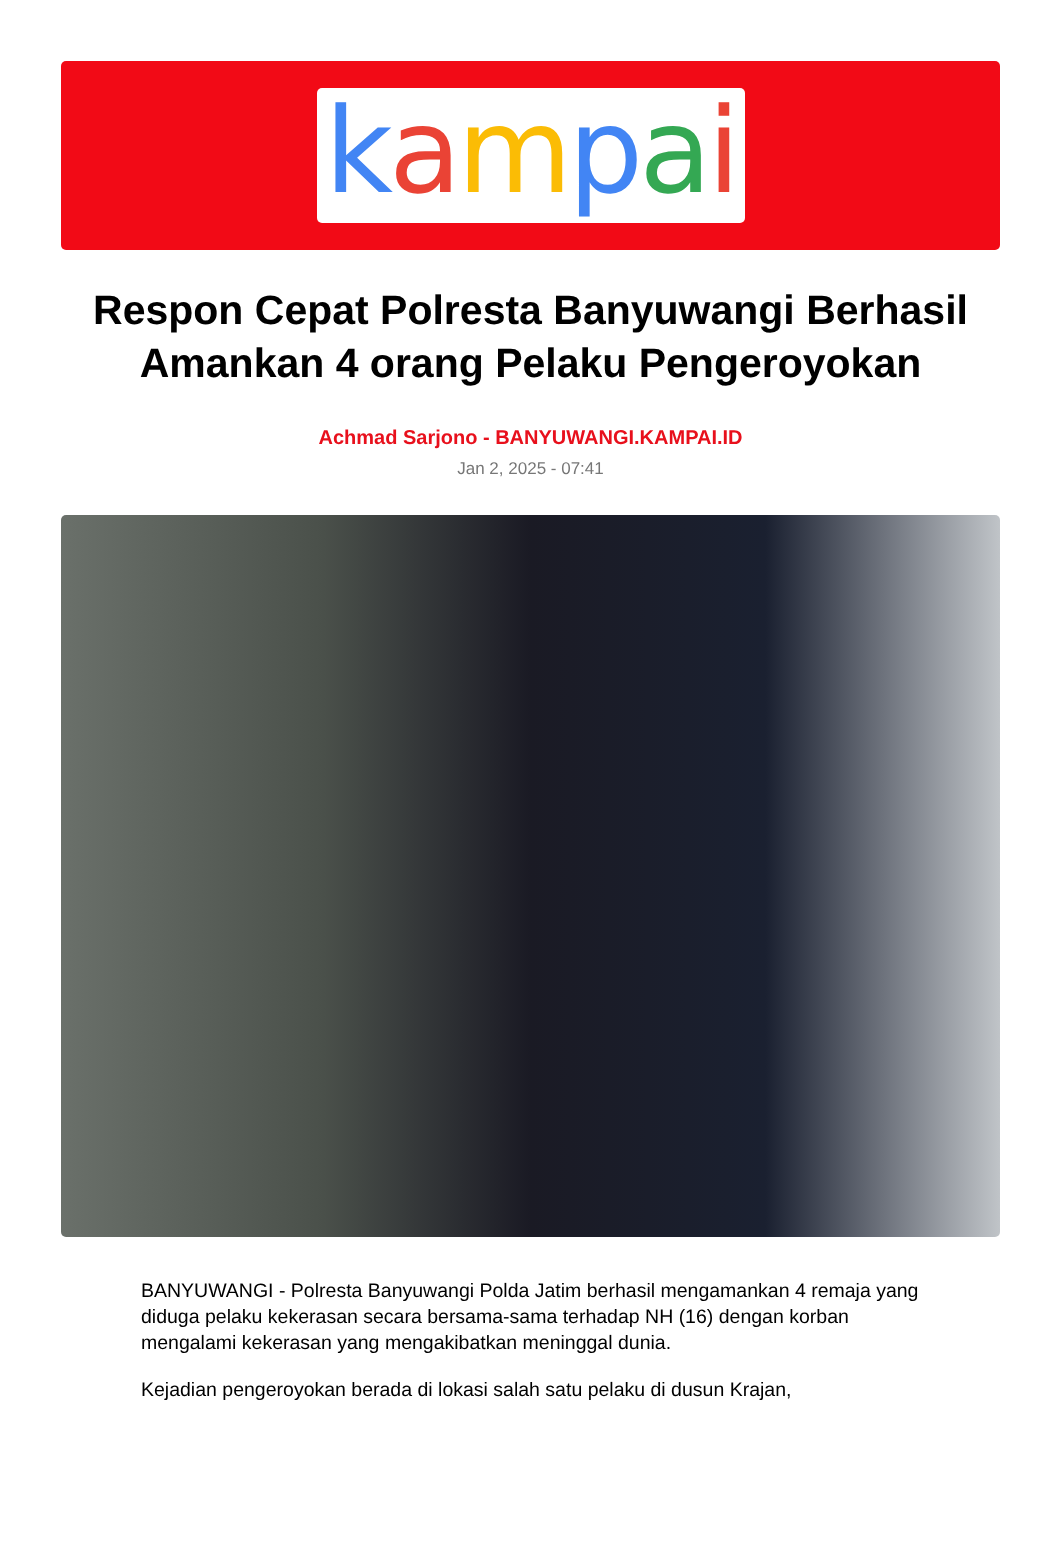kampai
Respon Cepat Polresta Banyuwangi Berhasil Amankan 4 orang Pelaku Pengeroyokan
Achmad Sarjono - BANYUWANGI.KAMPAI.ID
Jan 2, 2025 - 07:41
BANYUWANGI - Polresta Banyuwangi Polda Jatim berhasil mengamankan 4 remaja yang diduga pelaku kekerasan secara bersama-sama terhadap NH (16) dengan korban mengalami kekerasan yang mengakibatkan meninggal dunia.
Kejadian pengeroyokan berada di lokasi salah satu pelaku di dusun Krajan,